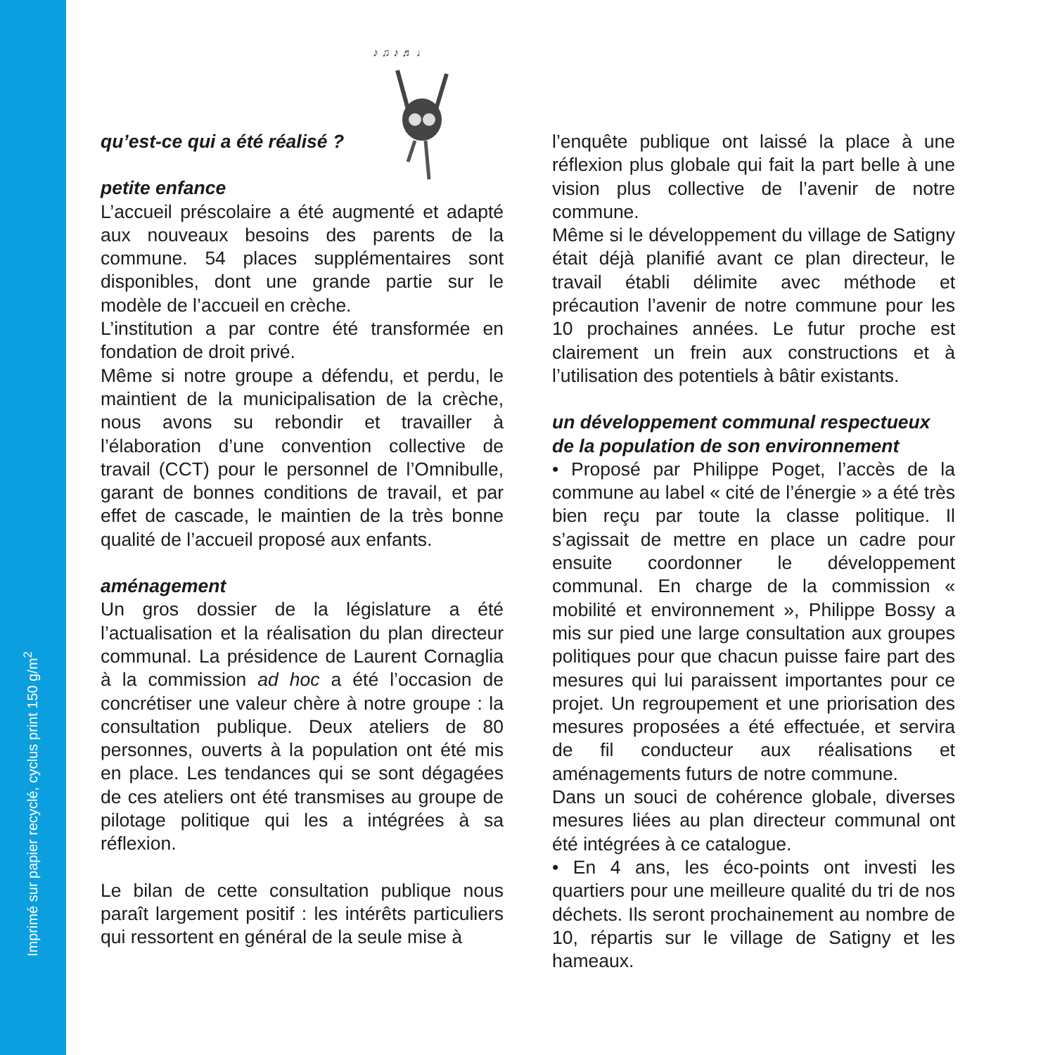Imprimé sur papier recyclé, cyclus print 150 g/m<sup>2</sup>
♪ ♫ ♪ ♬ ♩
qu’est-ce qui a été réalisé ?
petite enfance
L’accueil préscolaire a été augmenté et adapté aux nouveaux besoins des parents de la commune. 54 places supplémentaires sont disponibles, dont une grande partie sur le modèle de l’accueil en crèche.
L’institution a par contre été transformée en fondation de droit privé.
Même si notre groupe a défendu, et perdu, le maintient de la municipalisation de la crèche, nous avons su rebondir et travailler à l’élaboration d’une convention collective de travail (CCT) pour le personnel de l’Omnibulle, garant de bonnes conditions de travail, et par effet de cascade, le maintien de la très bonne qualité de l’accueil proposé aux enfants.
aménagement
Un gros dossier de la législature a été l’actualisation et la réalisation du plan directeur communal. La présidence de Laurent Cornaglia à la commission ad hoc a été l’occasion de concrétiser une valeur chère à notre groupe : la consultation publique. Deux ateliers de 80 personnes, ouverts à la population ont été mis en place. Les tendances qui se sont dégagées de ces ateliers ont été transmises au groupe de pilotage politique qui les a intégrées à sa réflexion.
Le bilan de cette consultation publique nous paraît largement positif : les intérêts particuliers qui ressortent en général de la seule mise à
l’enquête publique ont laissé la place à une réflexion plus globale qui fait la part belle à une vision plus collective de l’avenir de notre commune.
Même si le développement du village de Satigny était déjà planifié avant ce plan directeur, le travail établi délimite avec méthode et précaution l’avenir de notre commune pour les 10 prochaines années. Le futur proche est clairement un frein aux constructions et à l’utilisation des potentiels à bâtir existants.
un développement communal respectueux de la population de son environnement
• Proposé par Philippe Poget, l’accès de la commune au label « cité de l’énergie » a été très bien reçu par toute la classe politique. Il s’agissait de mettre en place un cadre pour ensuite coordonner le développement communal. En charge de la commission « mobilité et environnement », Philippe Bossy a mis sur pied une large consultation aux groupes politiques pour que chacun puisse faire part des mesures qui lui paraissent importantes pour ce projet. Un regroupement et une priorisation des mesures proposées a été effectuée, et servira de fil conducteur aux réalisations et aménagements futurs de notre commune.
Dans un souci de cohérence globale, diverses mesures liées au plan directeur communal ont été intégrées à ce catalogue.
• En 4 ans, les éco-points ont investi les quartiers pour une meilleure qualité du tri de nos déchets. Ils seront prochainement au nombre de 10, répartis sur le village de Satigny et les hameaux.